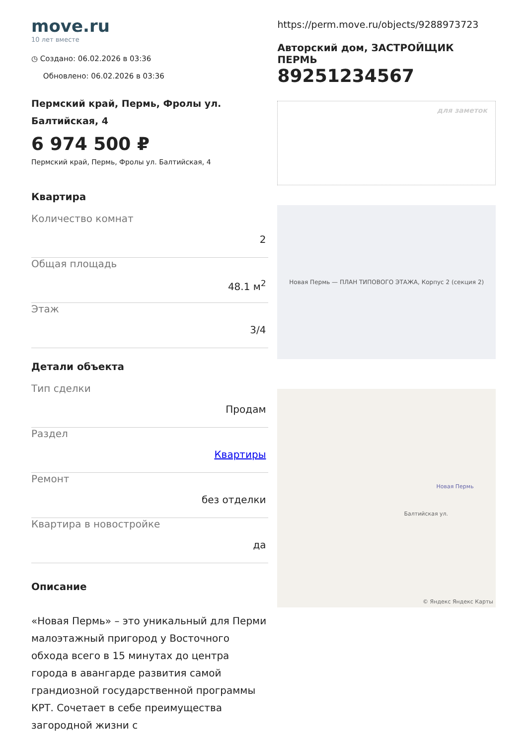move.ru
10 лет вместе
◷ Создано: 06.02.2026 в 03:36
Обновлено: 06.02.2026 в 03:36
Пермский край, Пермь, Фролы ул. Балтийская, 4
6 974 500 ₽
Пермский край, Пермь, Фролы ул. Балтийская, 4
Квартира
Количество комнат
2
Общая площадь
48.1 м<sup>2</sup>
Этаж
3/4
Детали объекта
Тип сделки
Продам
Раздел
Квартиры
Ремонт
без отделки
Квартира в новостройке
да
Описание
«Новая Пермь» – это уникальный для Перми малоэтажный пригород у Восточного обхода всего в 15 минутах до центра города в авангарде развития самой грандиозной государственной программы КРТ. Сочетает в себе преимущества загородной жизни с
https://perm.move.ru/objects/9288973723
Авторский дом, ЗАСТРОЙЩИК ПЕРМЬ
89251234567
для заметок
Новая Пермь — ПЛАН ТИПОВОГО ЭТАЖА, Корпус 2 (секция 2)
Балтийская ул.
Новая Пермь
© Яндекс Яндекс Карты